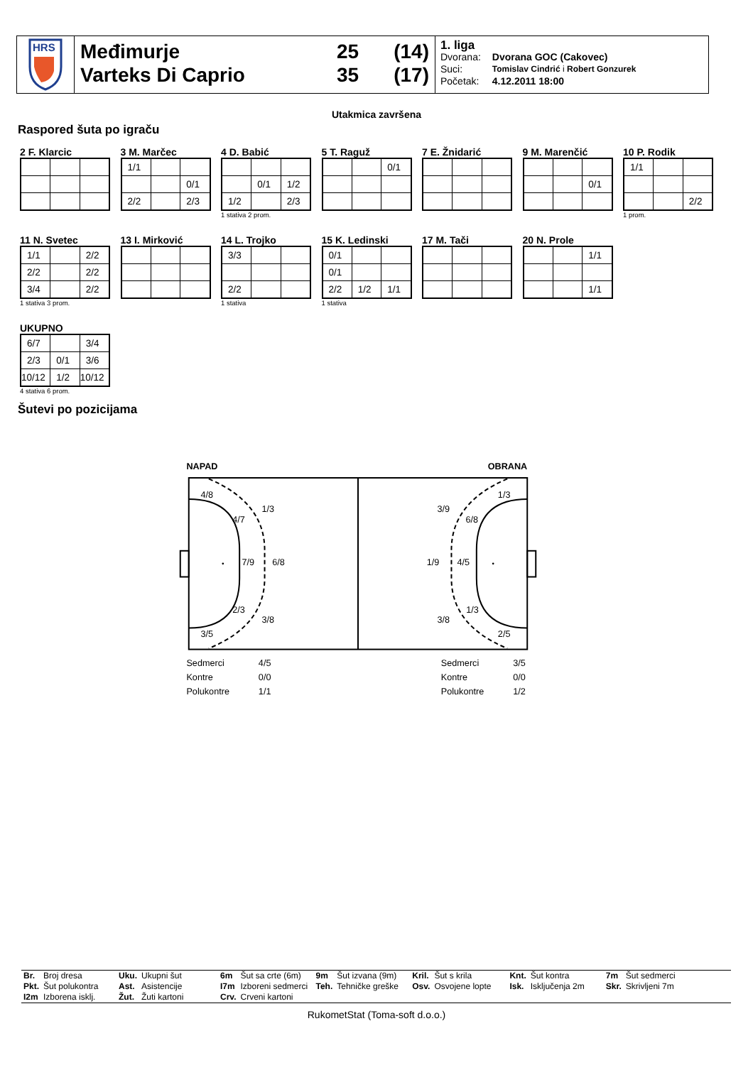HRS
Međimurje 25 (14)
Varteks Di Caprio 35 (17)
1. liga
| Dvorana: | Dvorana GOC (Cakovec) |
| Suci: | Tomislav Cindrić i Robert Gonzurek |
| Početak: | 4.12.2011 18:00 |
Utakmica završena
Raspored šuta po igraču
2 F. Klarcic 3 M. Marčec
| 1/1 | | |
| | | 0/1 |
| 2/2 | | 2/3 |
4 D. Babić
| | 0/1 | 1/2 |
| 1/2 | | 2/3 |
1 stativa 2 prom.
5 T. Raguž
| | | 0/1 |
7 E. Žnidarić 9 M. Marenčić
| | | 0/1 |
10 P. Rodik
| 1/1 | | |
| | | 2/2 |
1 prom.
11 N. Svetec
| 1/1 | | 2/2 |
| 2/2 | | 2/2 |
| 3/4 | | 2/2 |
1 stativa 3 prom.
13 I. Mirković
14 L. Trojko
| 3/3 | | |
| 2/2 | | |
1 stativa
15 K. Ledinski
| 0/1 | | |
| 0/1 | | |
| 2/2 | 1/2 | 1/1 |
1 stativa
17 M. Tači 20 N. Prole
| | | 1/1 |
| | | 1/1 |
UKUPNO
| 6/7 | | 3/4 |
| 2/3 | 0/1 | 3/6 |
| 10/12 | 1/2 | 10/12 |
4 stativa 6 prom.
Šutevi po pozicijama
NAPAD
OBRANA
4/8
1/3
4/7
7/9
6/8
2/3
3/8
3/5
1/3
3/9
6/8
1/9
4/5
1/3
3/8
2/5
Sedmerci
4/5
Kontre
0/0
Polukontre
1/1
Sedmerci
3/5
Kontre
0/0
Polukontre
1/2
| Br. | Broj dresa | Uku. | Ukupni šut | 6m | Šut sa crte (6m) | 9m | Šut izvana (9m) | Kril. | Šut s krila | Knt. | Šut kontra | 7m | Šut sedmerci |
| Pkt. | Šut polukontra | Ast. | Asistencije | I7m | Izboreni sedmerci | Teh. | Tehničke greške | Osv. | Osvojene lopte | Isk. | Isključenja 2m | Skr. | Skrivljeni 7m |
| I2m | Izborena isklj. | Žut. | Žuti kartoni | Crv. | Crveni kartoni | | | | | | | | |
RukometStat (Toma-soft d.o.o.)